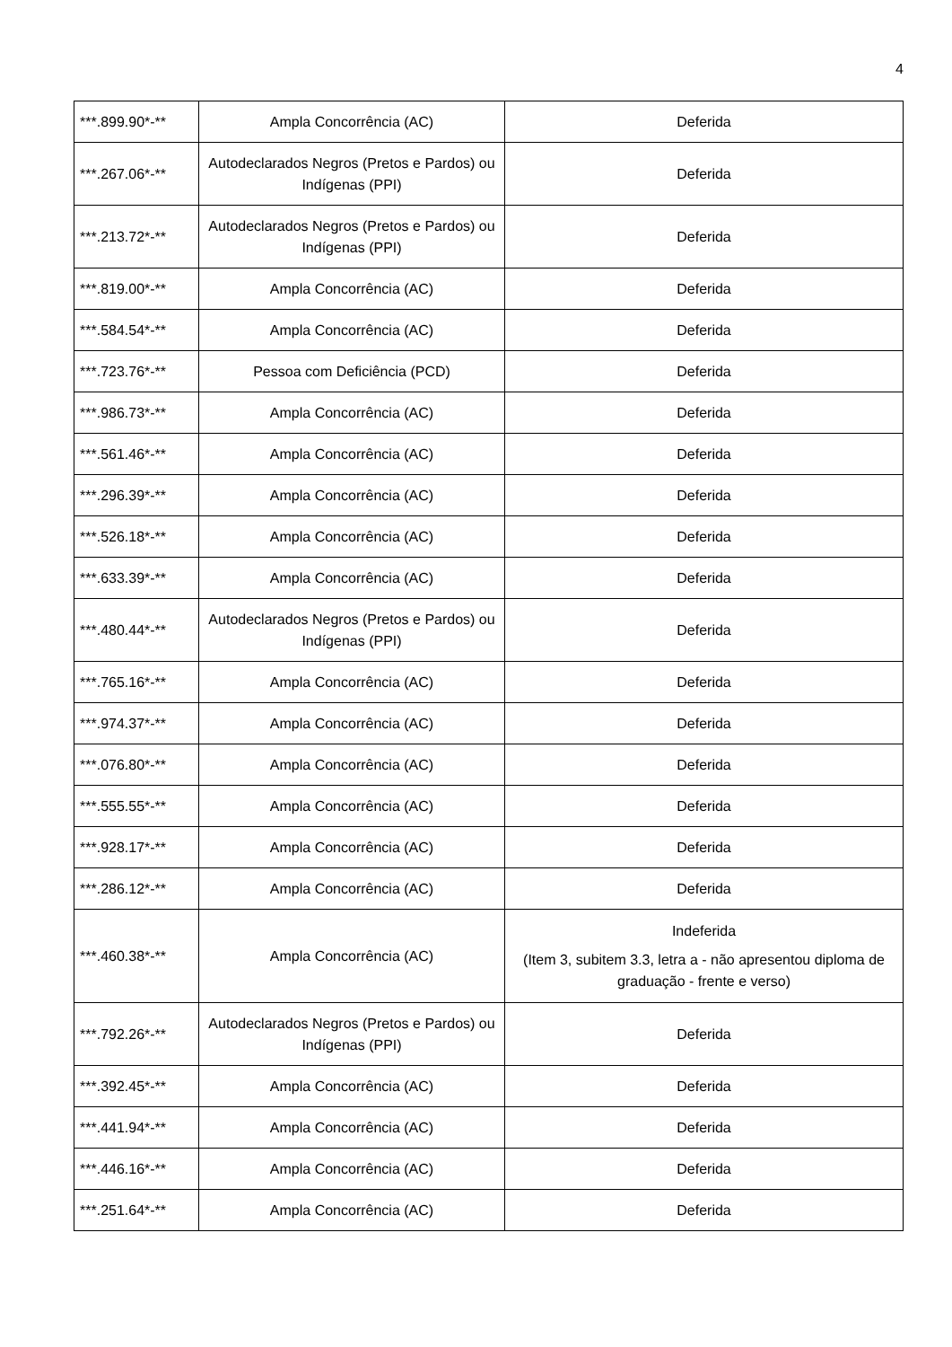4
| ***.899.90*-** | Ampla Concorrência (AC) | Deferida |
| ***.267.06*-** | Autodeclarados Negros (Pretos e Pardos) ou Indígenas (PPI) | Deferida |
| ***.213.72*-** | Autodeclarados Negros (Pretos e Pardos) ou Indígenas (PPI) | Deferida |
| ***.819.00*-** | Ampla Concorrência (AC) | Deferida |
| ***.584.54*-** | Ampla Concorrência (AC) | Deferida |
| ***.723.76*-** | Pessoa com Deficiência (PCD) | Deferida |
| ***.986.73*-** | Ampla Concorrência (AC) | Deferida |
| ***.561.46*-** | Ampla Concorrência (AC) | Deferida |
| ***.296.39*-** | Ampla Concorrência (AC) | Deferida |
| ***.526.18*-** | Ampla Concorrência (AC) | Deferida |
| ***.633.39*-** | Ampla Concorrência (AC) | Deferida |
| ***.480.44*-** | Autodeclarados Negros (Pretos e Pardos) ou Indígenas (PPI) | Deferida |
| ***.765.16*-** | Ampla Concorrência (AC) | Deferida |
| ***.974.37*-** | Ampla Concorrência (AC) | Deferida |
| ***.076.80*-** | Ampla Concorrência (AC) | Deferida |
| ***.555.55*-** | Ampla Concorrência (AC) | Deferida |
| ***.928.17*-** | Ampla Concorrência (AC) | Deferida |
| ***.286.12*-** | Ampla Concorrência (AC) | Deferida |
| ***.460.38*-** | Ampla Concorrência (AC) | Indeferida (Item 3, subitem 3.3, letra a - não apresentou diploma de graduação - frente e verso) |
| ***.792.26*-** | Autodeclarados Negros (Pretos e Pardos) ou Indígenas (PPI) | Deferida |
| ***.392.45*-** | Ampla Concorrência (AC) | Deferida |
| ***.441.94*-** | Ampla Concorrência (AC) | Deferida |
| ***.446.16*-** | Ampla Concorrência (AC) | Deferida |
| ***.251.64*-** | Ampla Concorrência (AC) | Deferida |